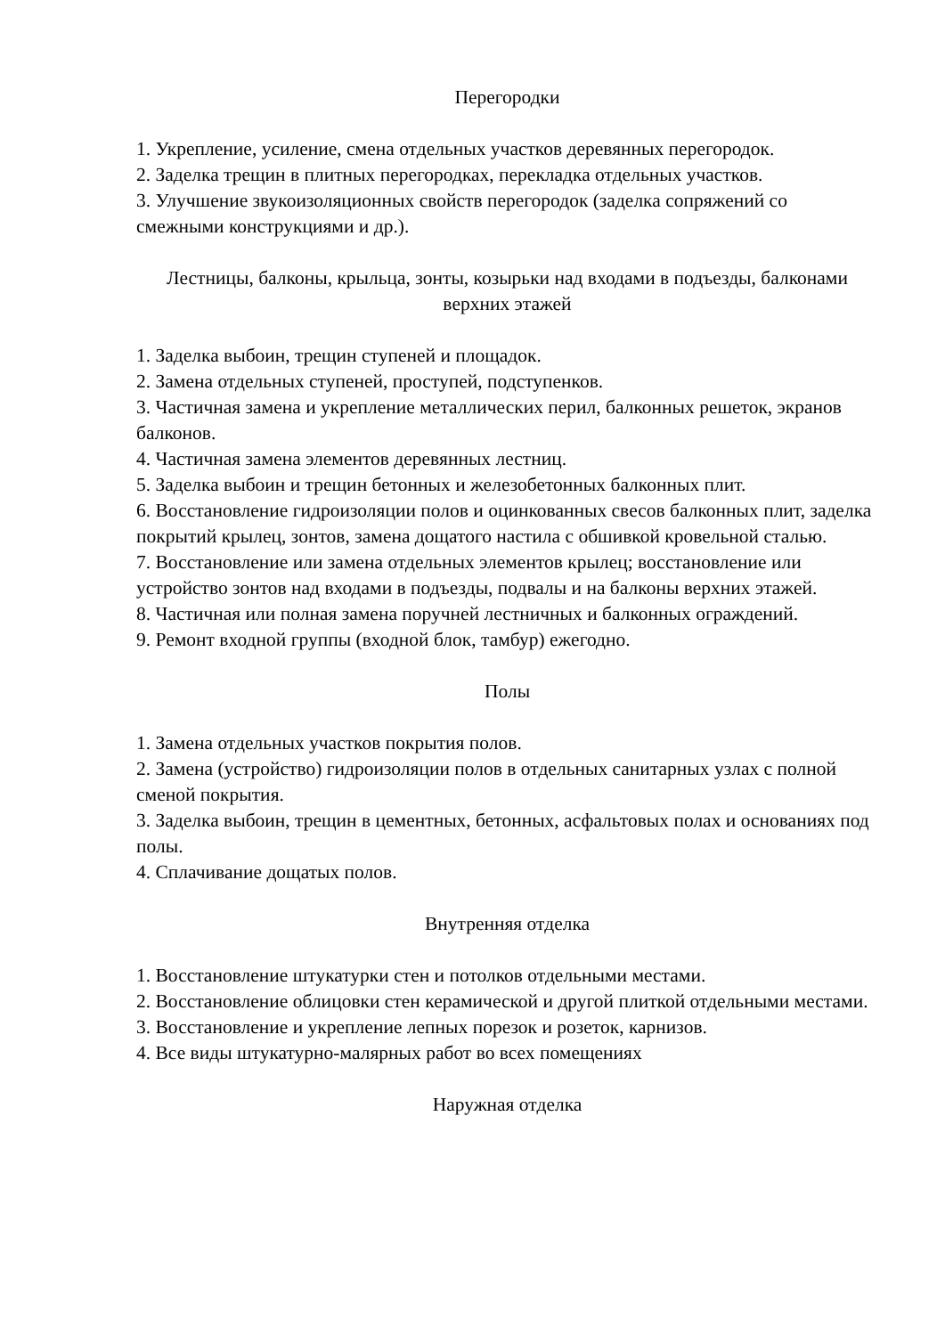Перегородки
1. Укрепление, усиление, смена отдельных участков деревянных перегородок.
2. Заделка трещин в плитных перегородках, перекладка отдельных участков.
3. Улучшение звукоизоляционных свойств перегородок (заделка сопряжений со смежными конструкциями и др.).
Лестницы, балконы, крыльца, зонты, козырьки над входами в подъезды, балконами верхних этажей
1. Заделка выбоин, трещин ступеней и площадок.
2. Замена отдельных ступеней, проступей, подступенков.
3. Частичная замена и укрепление металлических перил, балконных решеток, экранов балконов.
4. Частичная замена элементов деревянных лестниц.
5. Заделка выбоин и трещин бетонных и железобетонных балконных плит.
6. Восстановление гидроизоляции полов и оцинкованных свесов балконных плит, заделка покрытий крылец, зонтов, замена дощатого настила с обшивкой кровельной сталью.
7. Восстановление или замена отдельных элементов крылец; восстановление или устройство зонтов над входами в подъезды, подвалы и на балконы верхних этажей.
8. Частичная или полная замена поручней лестничных и балконных ограждений.
9. Ремонт входной группы (входной блок, тамбур) ежегодно.
Полы
1. Замена отдельных участков покрытия полов.
2. Замена (устройство) гидроизоляции полов в отдельных санитарных узлах с полной сменой покрытия.
3. Заделка выбоин, трещин в цементных, бетонных, асфальтовых полах и основаниях под полы.
4. Сплачивание дощатых полов.
Внутренняя отделка
1. Восстановление штукатурки стен и потолков отдельными местами.
2. Восстановление облицовки стен керамической и другой плиткой отдельными местами.
3. Восстановление и укрепление лепных порезок и розеток, карнизов.
4. Все виды штукатурно-малярных работ во всех помещениях
Наружная отделка